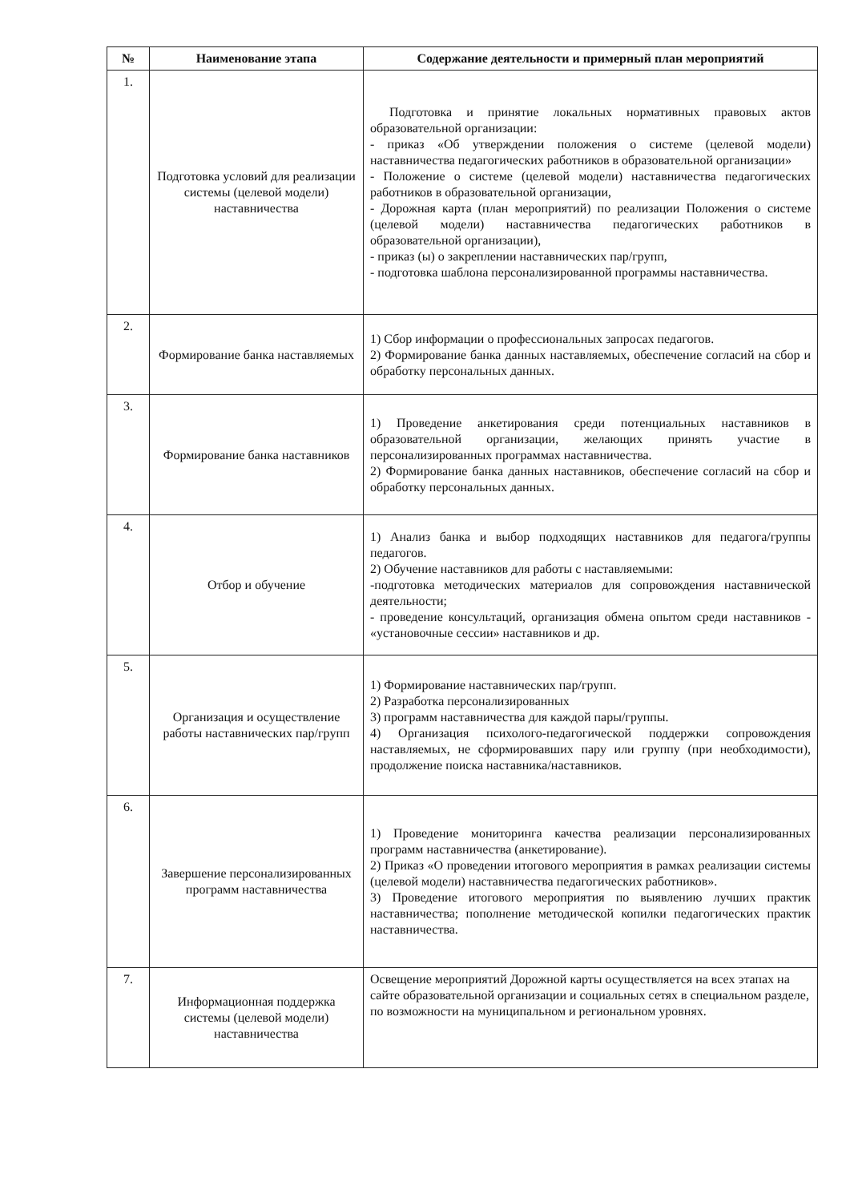| № | Наименование этапа | Содержание деятельности и примерный план мероприятий |
| --- | --- | --- |
| 1. | Подготовка условий для реализации системы (целевой модели) наставничества | Подготовка и принятие локальных нормативных правовых актов образовательной организации: - приказ «Об утверждении положения о системе (целевой модели) наставничества педагогических работников в образовательной организации» - Положение о системе (целевой модели) наставничества педагогических работников в образовательной организации, - Дорожная карта (план мероприятий) по реализации Положения о системе (целевой модели) наставничества педагогических работников в образовательной организации), - приказ (ы) о закреплении наставнических пар/групп, - подготовка шаблона персонализированной программы наставничества. |
| 2. | Формирование банка наставляемых | 1) Сбор информации о профессиональных запросах педагогов. 2) Формирование банка данных наставляемых, обеспечение согласий на сбор и обработку персональных данных. |
| 3. | Формирование банка наставников | 1) Проведение анкетирования среди потенциальных наставников в образовательной организации, желающих принять участие в персонализированных программах наставничества. 2) Формирование банка данных наставников, обеспечение согласий на сбор и обработку персональных данных. |
| 4. | Отбор и обучение | 1) Анализ банка и выбор подходящих наставников для педагога/группы педагогов. 2) Обучение наставников для работы с наставляемыми: -подготовка методических материалов для сопровождения наставнической деятельности; - проведение консультаций, организация обмена опытом среди наставников - «установочные сессии» наставников и др. |
| 5. | Организация и осуществление работы наставнических пар/групп | 1) Формирование наставнических пар/групп. 2) Разработка персонализированных 3) программ наставничества для каждой пары/группы. 4) Организация психолого-педагогической поддержки сопровождения наставляемых, не сформировавших пару или группу (при необходимости), продолжение поиска наставника/наставников. |
| 6. | Завершение персонализированных программ наставничества | 1) Проведение мониторинга качества реализации персонализированных программ наставничества (анкетирование). 2) Приказ «О проведении итогового мероприятия в рамках реализации системы (целевой модели) наставничества педагогических работников». 3) Проведение итогового мероприятия по выявлению лучших практик наставничества; пополнение методической копилки педагогических практик наставничества. |
| 7. | Информационная поддержка системы (целевой модели) наставничества | Освещение мероприятий Дорожной карты осуществляется на всех этапах на сайте образовательной организации и социальных сетях в специальном разделе, по возможности на муниципальном и региональном уровнях. |